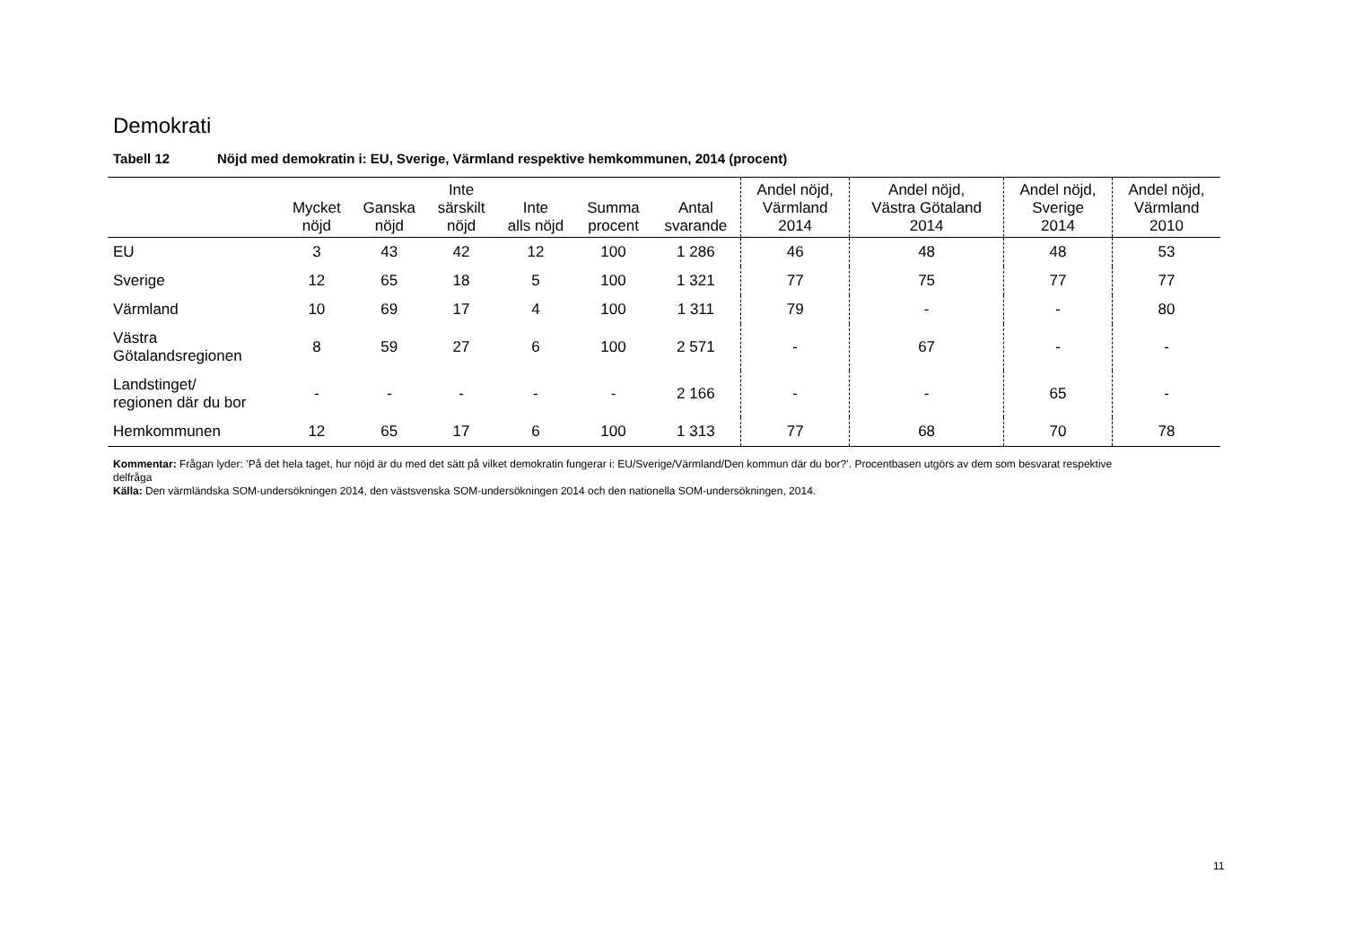Demokrati
Tabell 12 Nöjd med demokratin i: EU, Sverige, Värmland respektive hemkommunen, 2014 (procent)
| | Mycket nöjd | Ganska nöjd | Inte särskilt nöjd | Inte alls nöjd | Summa procent | Antal svarande | Andel nöjd, Värmland 2014 | Andel nöjd, Västra Götaland 2014 | Andel nöjd, Sverige 2014 | Andel nöjd, Värmland 2010 |
| --- | --- | --- | --- | --- | --- | --- | --- | --- | --- | --- |
| EU | 3 | 43 | 42 | 12 | 100 | 1 286 | 46 | 48 | 48 | 53 |
| Sverige | 12 | 65 | 18 | 5 | 100 | 1 321 | 77 | 75 | 77 | 77 |
| Värmland | 10 | 69 | 17 | 4 | 100 | 1 311 | 79 | - | - | 80 |
| Västra Götalandsregionen | 8 | 59 | 27 | 6 | 100 | 2 571 | - | 67 | - | - |
| Landstinget/ regionen där du bor | - | - | - | - | - | 2 166 | - | - | 65 | - |
| Hemkommunen | 12 | 65 | 17 | 6 | 100 | 1 313 | 77 | 68 | 70 | 78 |
Kommentar: Frågan lyder: ’På det hela taget, hur nöjd är du med det sätt på vilket demokratin fungerar i: EU/Sverige/Värmland/Den kommun där du bor?’. Procentbasen utgörs av dem som besvarat respektive delfråga
Källa: Den värmländska SOM-undersökningen 2014, den västsvenska SOM-undersökningen 2014 och den nationella SOM-undersökningen, 2014.
11